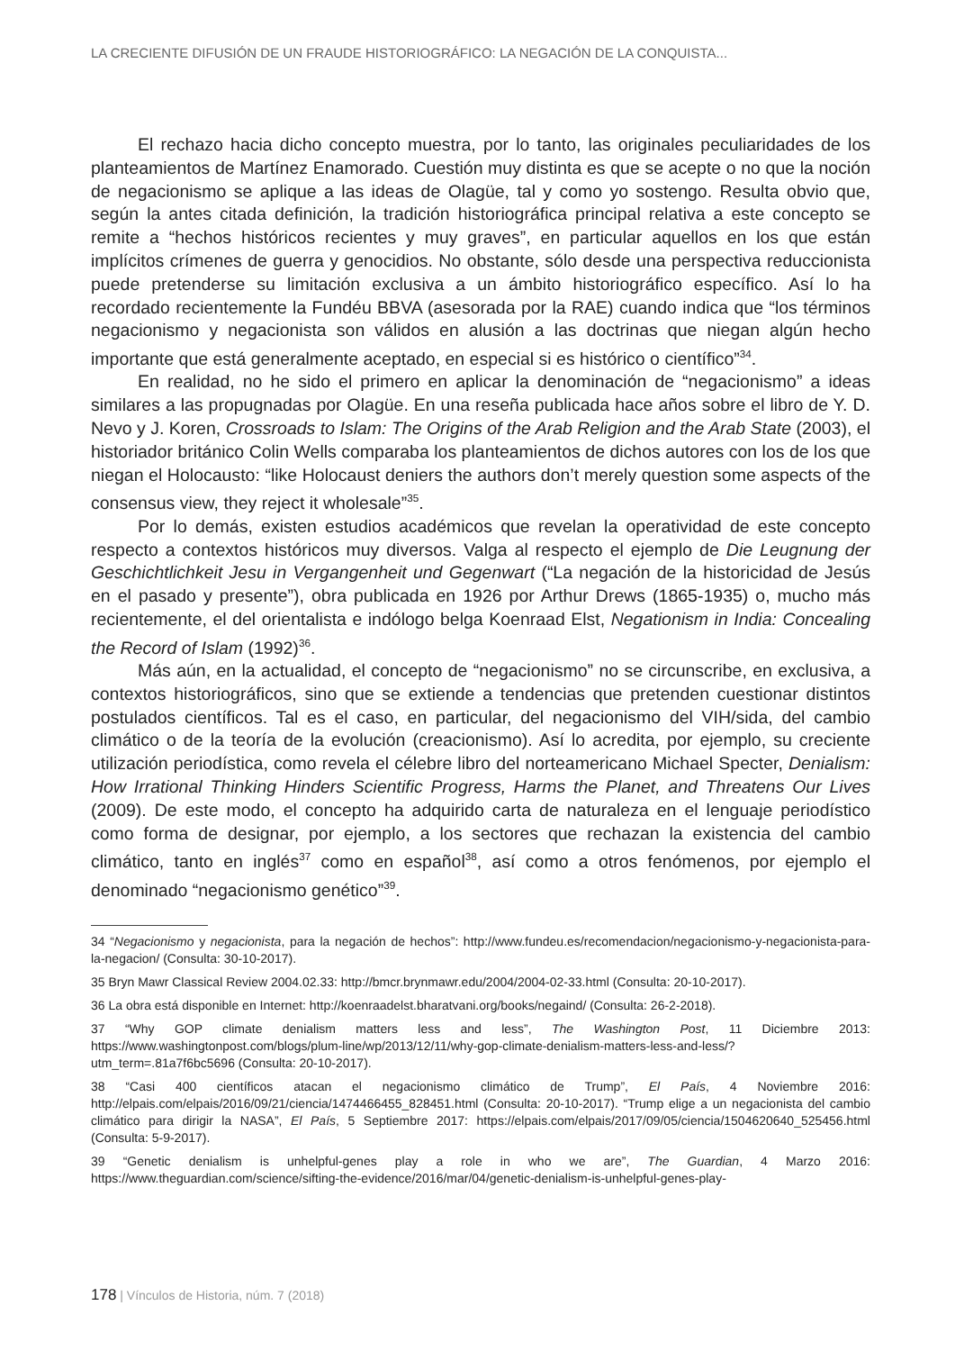LA CRECIENTE DIFUSIÓN DE UN FRAUDE HISTORIOGRÁFICO: LA NEGACIÓN DE LA CONQUISTA...
El rechazo hacia dicho concepto muestra, por lo tanto, las originales peculiaridades de los planteamientos de Martínez Enamorado. Cuestión muy distinta es que se acepte o no que la noción de negacionismo se aplique a las ideas de Olagüe, tal y como yo sostengo. Resulta obvio que, según la antes citada definición, la tradición historiográfica principal relativa a este concepto se remite a “hechos históricos recientes y muy graves”, en particular aquellos en los que están implícitos crímenes de guerra y genocidios. No obstante, sólo desde una perspectiva reduccionista puede pretenderse su limitación exclusiva a un ámbito historiográfico específico. Así lo ha recordado recientemente la Fundéu BBVA (asesorada por la RAE) cuando indica que “los términos negacionismo y negacionista son válidos en alusión a las doctrinas que niegan algún hecho importante que está generalmente aceptado, en especial si es histórico o científico”<sup>34</sup>.
En realidad, no he sido el primero en aplicar la denominación de “negacionismo” a ideas similares a las propugnadas por Olagüe. En una reseña publicada hace años sobre el libro de Y. D. Nevo y J. Koren, Crossroads to Islam: The Origins of the Arab Religion and the Arab State (2003), el historiador británico Colin Wells comparaba los planteamientos de dichos autores con los de los que niegan el Holocausto: “like Holocaust deniers the authors don’t merely question some aspects of the consensus view, they reject it wholesale”<sup>35</sup>.
Por lo demás, existen estudios académicos que revelan la operatividad de este concepto respecto a contextos históricos muy diversos. Valga al respecto el ejemplo de Die Leugnung der Geschichtlichkeit Jesu in Vergangenheit und Gegenwart (“La negación de la historicidad de Jesús en el pasado y presente”), obra publicada en 1926 por Arthur Drews (1865-1935) o, mucho más recientemente, el del orientalista e indólogo belga Koenraad Elst, Negationism in India: Concealing the Record of Islam (1992)<sup>36</sup>.
Más aún, en la actualidad, el concepto de “negacionismo” no se circunscribe, en exclusiva, a contextos historiográficos, sino que se extiende a tendencias que pretenden cuestionar distintos postulados científicos. Tal es el caso, en particular, del negacionismo del VIH/sida, del cambio climático o de la teoría de la evolución (creacionismo). Así lo acredita, por ejemplo, su creciente utilización periodística, como revela el célebre libro del norteamericano Michael Specter, Denialism: How Irrational Thinking Hinders Scientific Progress, Harms the Planet, and Threatens Our Lives (2009). De este modo, el concepto ha adquirido carta de naturaleza en el lenguaje periodístico como forma de designar, por ejemplo, a los sectores que rechazan la existencia del cambio climático, tanto en inglés<sup>37</sup> como en español<sup>38</sup>, así como a otros fenómenos, por ejemplo el denominado “negacionismo genético”<sup>39</sup>.
34 “Negacionismo y negacionista, para la negación de hechos”: http://www.fundeu.es/recomendacion/negacionismo-y-negacionista-para-la-negacion/ (Consulta: 30-10-2017).
35 Bryn Mawr Classical Review 2004.02.33: http://bmcr.brynmawr.edu/2004/2004-02-33.html (Consulta: 20-10-2017).
36 La obra está disponible en Internet: http://koenraadelst.bharatvani.org/books/negaind/ (Consulta: 26-2-2018).
37 “Why GOP climate denialism matters less and less”, The Washington Post, 11 Diciembre 2013: https://www.washingtonpost.com/blogs/plum-line/wp/2013/12/11/why-gop-climate-denialism-matters-less-and-less/?utm_term=.81a7f6bc5696 (Consulta: 20-10-2017).
38 “Casi 400 científicos atacan el negacionismo climático de Trump”, El País, 4 Noviembre 2016: http://elpais.com/elpais/2016/09/21/ciencia/1474466455_828451.html (Consulta: 20-10-2017). “Trump elige a un negacionista del cambio climático para dirigir la NASA”, El País, 5 Septiembre 2017: https://elpais.com/elpais/2017/09/05/ciencia/1504620640_525456.html (Consulta: 5-9-2017).
39 “Genetic denialism is unhelpful-genes play a role in who we are”, The Guardian, 4 Marzo 2016: https://www.theguardian.com/science/sifting-the-evidence/2016/mar/04/genetic-denialism-is-unhelpful-genes-play-
178 | Vínculos de Historia, núm. 7 (2018)